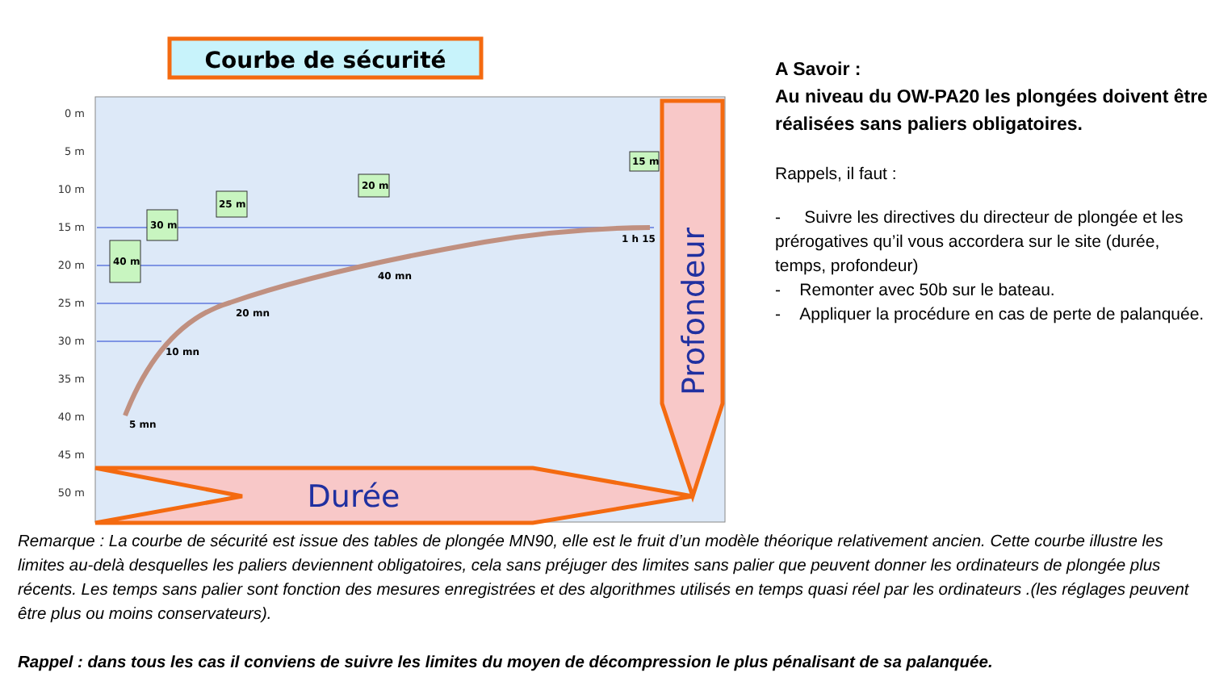Courbe de sécurité
0 m
5 m
10 m
15 m
20 m
25 m
30 m
35 m
40 m
45 m
50 m
40 m
30 m
25 m
20 m
15 m
5 mn
10 mn
20 mn
40 mn
1 h 15
Durée
Profondeur
A Savoir :
Au niveau du OW-PA20 les plongées doivent être réalisées sans paliers obligatoires.
Rappels, il faut :
- Suivre les directives du directeur de plongée et les prérogatives qu’il vous accordera sur le site (durée, temps, profondeur)
- Remonter avec 50b sur le bateau.
- Appliquer la procédure en cas de perte de palanquée.
Remarque : La courbe de sécurité est issue des tables de plongée MN90, elle est le fruit d’un modèle théorique relativement ancien. Cette courbe illustre les limites au-delà desquelles les paliers deviennent obligatoires, cela sans préjuger des limites sans palier que peuvent donner les ordinateurs de plongée plus récents. Les temps sans palier sont fonction des mesures enregistrées et des algorithmes utilisés en temps quasi réel par les ordinateurs .(les réglages peuvent être plus ou moins conservateurs).
Rappel : dans tous les cas il conviens de suivre les limites du moyen de décompression le plus pénalisant de sa palanquée.